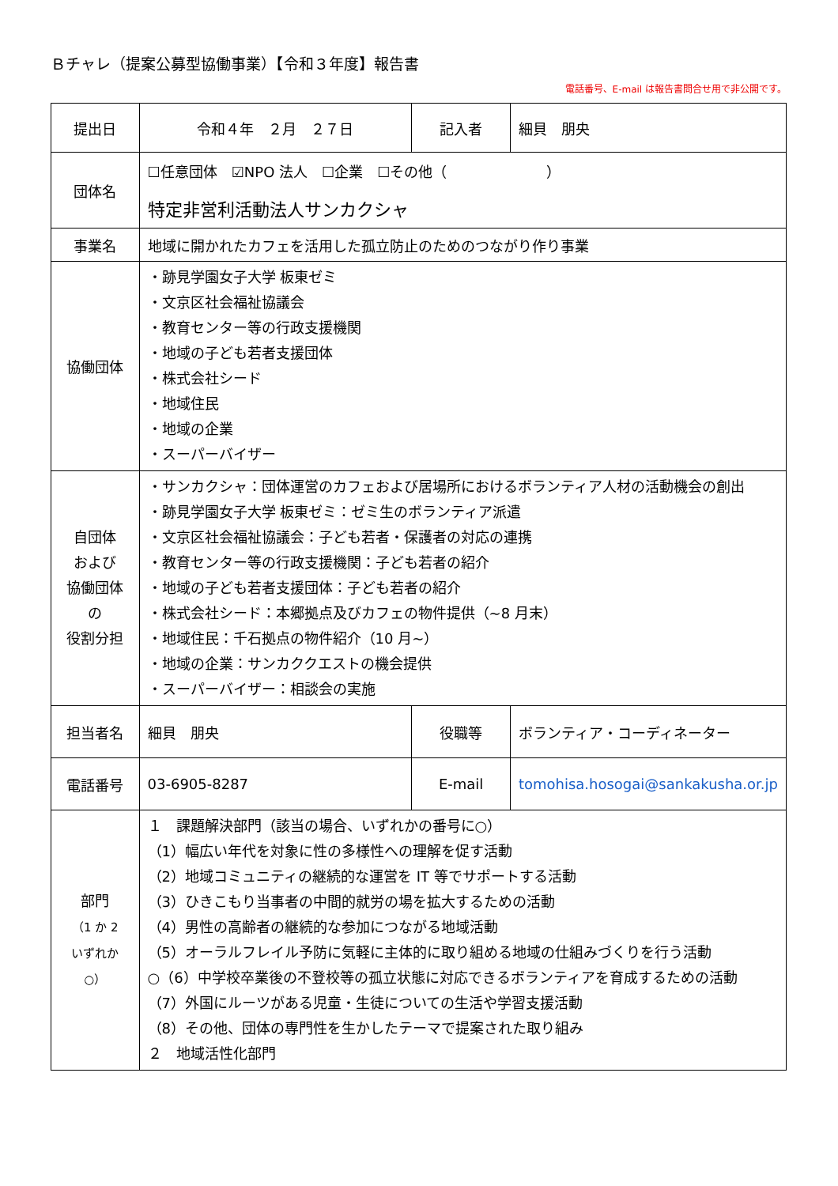Ｂチャレ（提案公募型協働事業）【令和３年度】報告書
電話番号、E-mail は報告書問合せ用で非公開です。
| 提出日 | 令和４年 ２月 ２７日 | 記入者 | 細貝 朋央 |
| 団体名 | ☐任意団体 ☑NPO 法人 ☐企業 ☐その他（ ） 特定非営利活動法人サンカクシャ | | |
| 事業名 | 地域に開かれたカフェを活用した孤立防止のためのつながり作り事業 | | |
| 協働団体 | ・跡見学園女子大学 板東ゼミ ・文京区社会福祉協議会 ・教育センター等の行政支援機関 ・地域の子ども若者支援団体 ・株式会社シード ・地域住民 ・地域の企業 ・スーパーバイザー | | |
| 自団体 および 協働団体 の 役割分担 | ・サンカクシャ：団体運営のカフェおよび居場所におけるボランティア人材の活動機会の創出 ・跡見学園女子大学 板東ゼミ：ゼミ生のボランティア派遣 ・文京区社会福祉協議会：子ども若者・保護者の対応の連携 ・教育センター等の行政支援機関：子ども若者の紹介 ・地域の子ども若者支援団体：子ども若者の紹介 ・株式会社シード：本郷拠点及びカフェの物件提供（~8 月末） ・地域住民：千石拠点の物件紹介（10 月~） ・地域の企業：サンカククエストの機会提供 ・スーパーバイザー：相談会の実施 | | |
| 担当者名 | 細貝 朋央 | 役職等 | ボランティア・コーディネーター |
| 電話番号 | 03-6905-8287 | E-mail | tomohisa.hosogai@sankakusha.or.jp |
| 部門 （1 か 2 いずれか ○） | １ 課題解決部門（該当の場合、いずれかの番号に○） （1）幅広い年代を対象に性の多様性への理解を促す活動 （2）地域コミュニティの継続的な運営を IT 等でサポートする活動 （3）ひきこもり当事者の中間的就労の場を拡大するための活動 （4）男性の高齢者の継続的な参加につながる地域活動 （5）オーラルフレイル予防に気軽に主体的に取り組める地域の仕組みづくりを行う活動 ○（6）中学校卒業後の不登校等の孤立状態に対応できるボランティアを育成するための活動 （7）外国にルーツがある児童・生徒についての生活や学習支援活動 （8）その他、団体の専門性を生かしたテーマで提案された取り組み ２ 地域活性化部門 | | |